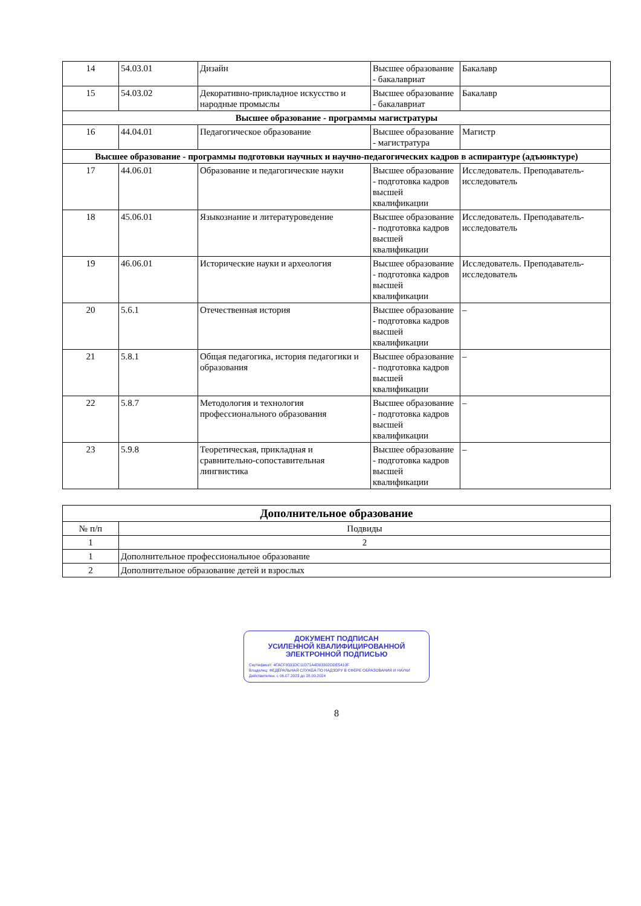| 14 | 54.03.01 | Дизайн | Высшее образование - бакалавриат | Бакалавр |
| 15 | 54.03.02 | Декоративно-прикладное искусство и народные промыслы | Высшее образование - бакалавриат | Бакалавр |
| Высшее образование - программы магистратуры | | | | |
| 16 | 44.04.01 | Педагогическое образование | Высшее образование - магистратура | Магистр |
| Высшее образование - программы подготовки научных и научно-педагогических кадров в аспирантуре (адъюнктуре) | | | | |
| 17 | 44.06.01 | Образование и педагогические науки | Высшее образование - подготовка кадров высшей квалификации | Исследователь. Преподаватель-исследователь |
| 18 | 45.06.01 | Языкознание и литературоведение | Высшее образование - подготовка кадров высшей квалификации | Исследователь. Преподаватель-исследователь |
| 19 | 46.06.01 | Исторические науки и археология | Высшее образование - подготовка кадров высшей квалификации | Исследователь. Преподаватель-исследователь |
| 20 | 5.6.1 | Отечественная история | Высшее образование - подготовка кадров высшей квалификации | – |
| 21 | 5.8.1 | Общая педагогика, история педагогики и образования | Высшее образование - подготовка кадров высшей квалификации | – |
| 22 | 5.8.7 | Методология и технология профессионального образования | Высшее образование - подготовка кадров высшей квалификации | – |
| 23 | 5.9.8 | Теоретическая, прикладная и сравнительно-сопоставительная лингвистика | Высшее образование - подготовка кадров высшей квалификации | – |
| Дополнительное образование | |
| --- | --- |
| № п/п | Подвиды |
| 1 | 2 |
| 1 | Дополнительное профессиональное образование |
| 2 | Дополнительное образование детей и взрослых |
ДОКУМЕНТ ПОДПИСАН
УСИЛЕННОЙ КВАЛИФИЦИРОВАННОЙ
ЭЛЕКТРОННОЙ ПОДПИСЬЮ
Сертификат: 4FACF9331DC11D71A4D03302DDE5410F
Владелец: ФЕДЕРАЛЬНАЯ СЛУЖБА ПО НАДЗОРУ В СФЕРЕ ОБРАЗОВАНИЯ И НАУКИ
Действителен: с 06.07.2023 до 28.09.2024
8